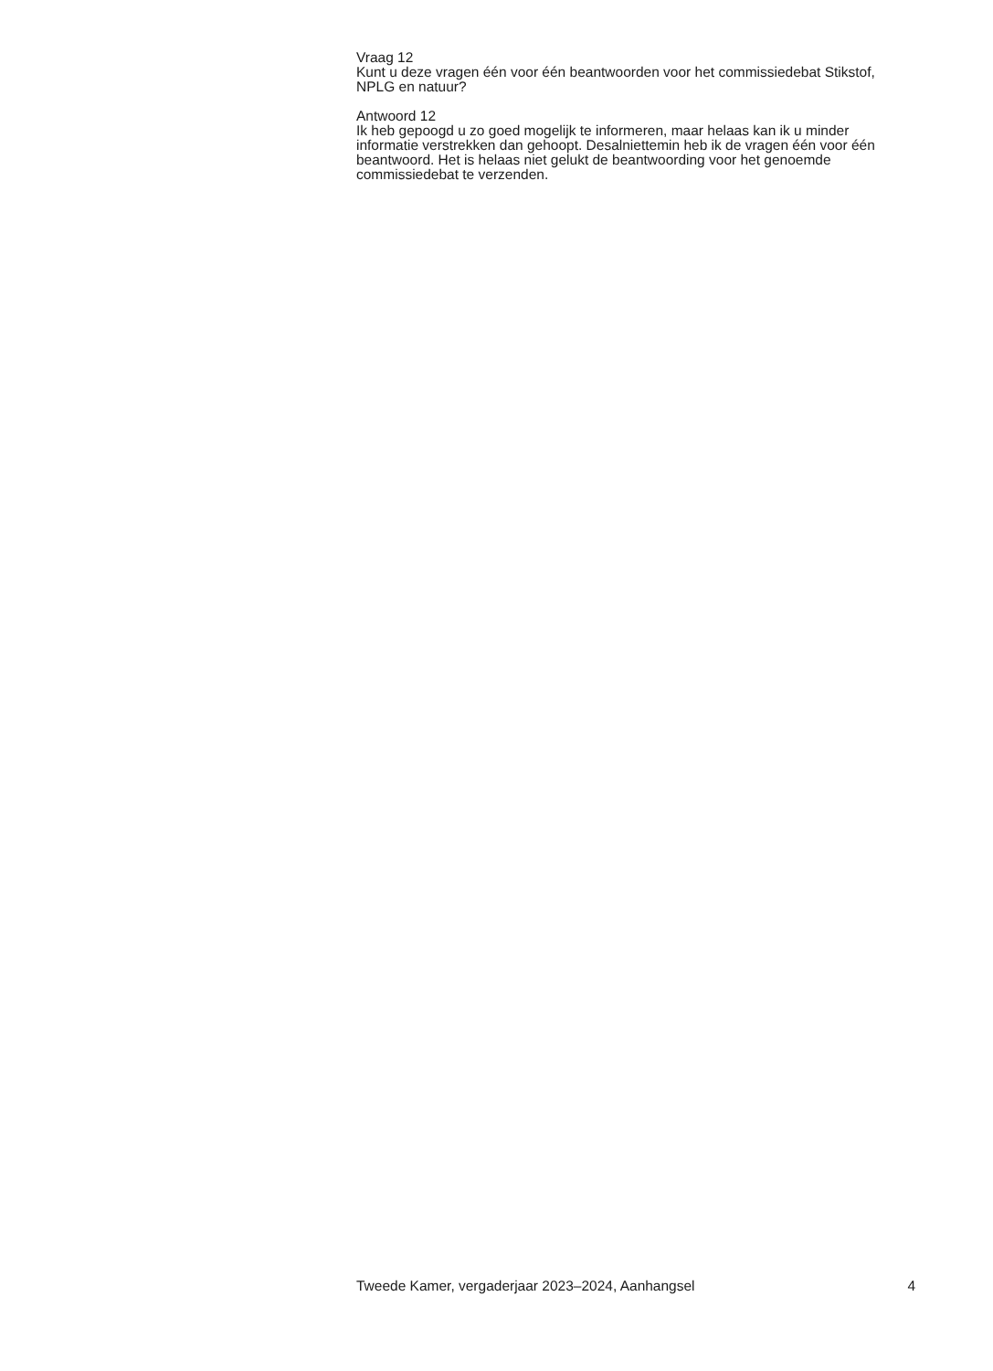Vraag 12
Kunt u deze vragen één voor één beantwoorden voor het commissiedebat Stikstof, NPLG en natuur?
Antwoord 12
Ik heb gepoogd u zo goed mogelijk te informeren, maar helaas kan ik u minder informatie verstrekken dan gehoopt. Desalniettemin heb ik de vragen één voor één beantwoord. Het is helaas niet gelukt de beantwoording voor het genoemde commissiedebat te verzenden.
Tweede Kamer, vergaderjaar 2023–2024, Aanhangsel 4